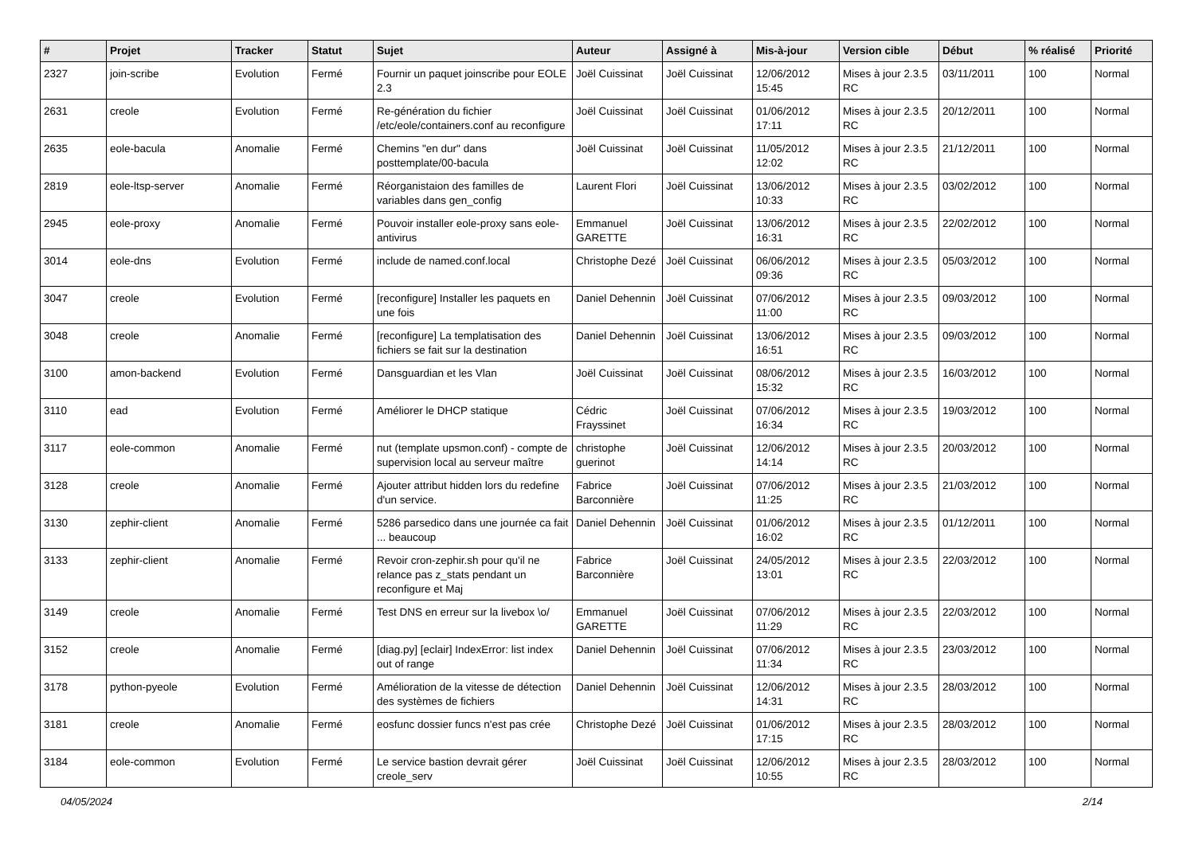| # | Projet | Tracker | Statut | Sujet | Auteur | Assigné à | Mis-à-jour | Version cible | Début | % réalisé | Priorité |
| --- | --- | --- | --- | --- | --- | --- | --- | --- | --- | --- | --- |
| 2327 | join-scribe | Evolution | Fermé | Fournir un paquet joinscribe pour EOLE 2.3 | Joël Cuissinat | Joël Cuissinat | 12/06/2012 15:45 | Mises à jour 2.3.5 RC | 03/11/2011 | 100 | Normal |
| 2631 | creole | Evolution | Fermé | Re-génération du fichier /etc/eole/containers.conf au reconfigure | Joël Cuissinat | Joël Cuissinat | 01/06/2012 17:11 | Mises à jour 2.3.5 RC | 20/12/2011 | 100 | Normal |
| 2635 | eole-bacula | Anomalie | Fermé | Chemins "en dur" dans posttemplate/00-bacula | Joël Cuissinat | Joël Cuissinat | 11/05/2012 12:02 | Mises à jour 2.3.5 RC | 21/12/2011 | 100 | Normal |
| 2819 | eole-ltsp-server | Anomalie | Fermé | Réorganistaion des familles de variables dans gen_config | Laurent Flori | Joël Cuissinat | 13/06/2012 10:33 | Mises à jour 2.3.5 RC | 03/02/2012 | 100 | Normal |
| 2945 | eole-proxy | Anomalie | Fermé | Pouvoir installer eole-proxy sans eole-antivirus | Emmanuel GARETTE | Joël Cuissinat | 13/06/2012 16:31 | Mises à jour 2.3.5 RC | 22/02/2012 | 100 | Normal |
| 3014 | eole-dns | Evolution | Fermé | include de named.conf.local | Christophe Dezé | Joël Cuissinat | 06/06/2012 09:36 | Mises à jour 2.3.5 RC | 05/03/2012 | 100 | Normal |
| 3047 | creole | Evolution | Fermé | [reconfigure] Installer les paquets en une fois | Daniel Dehennin | Joël Cuissinat | 07/06/2012 11:00 | Mises à jour 2.3.5 RC | 09/03/2012 | 100 | Normal |
| 3048 | creole | Anomalie | Fermé | [reconfigure] La templatisation des fichiers se fait sur la destination | Daniel Dehennin | Joël Cuissinat | 13/06/2012 16:51 | Mises à jour 2.3.5 RC | 09/03/2012 | 100 | Normal |
| 3100 | amon-backend | Evolution | Fermé | Dansguardian et les Vlan | Joël Cuissinat | Joël Cuissinat | 08/06/2012 15:32 | Mises à jour 2.3.5 RC | 16/03/2012 | 100 | Normal |
| 3110 | ead | Evolution | Fermé | Améliorer le DHCP statique | Cédric Frayssinet | Joël Cuissinat | 07/06/2012 16:34 | Mises à jour 2.3.5 RC | 19/03/2012 | 100 | Normal |
| 3117 | eole-common | Anomalie | Fermé | nut (template upsmon.conf) - compte de supervision local au serveur maître | christophe guerinot | Joël Cuissinat | 12/06/2012 14:14 | Mises à jour 2.3.5 RC | 20/03/2012 | 100 | Normal |
| 3128 | creole | Anomalie | Fermé | Ajouter attribut hidden lors du redefine d'un service. | Fabrice Barconnière | Joël Cuissinat | 07/06/2012 11:25 | Mises à jour 2.3.5 RC | 21/03/2012 | 100 | Normal |
| 3130 | zephir-client | Anomalie | Fermé | 5286 parsedico dans une journée ca fait ... beaucoup | Daniel Dehennin | Joël Cuissinat | 01/06/2012 16:02 | Mises à jour 2.3.5 RC | 01/12/2011 | 100 | Normal |
| 3133 | zephir-client | Anomalie | Fermé | Revoir cron-zephir.sh pour qu'il ne relance pas z_stats pendant un reconfigure et Maj | Fabrice Barconnière | Joël Cuissinat | 24/05/2012 13:01 | Mises à jour 2.3.5 RC | 22/03/2012 | 100 | Normal |
| 3149 | creole | Anomalie | Fermé | Test DNS en erreur sur la livebox \o/ | Emmanuel GARETTE | Joël Cuissinat | 07/06/2012 11:29 | Mises à jour 2.3.5 RC | 22/03/2012 | 100 | Normal |
| 3152 | creole | Anomalie | Fermé | [diag.py] [eclair] IndexError: list index out of range | Daniel Dehennin | Joël Cuissinat | 07/06/2012 11:34 | Mises à jour 2.3.5 RC | 23/03/2012 | 100 | Normal |
| 3178 | python-pyeole | Evolution | Fermé | Amélioration de la vitesse de détection des systèmes de fichiers | Daniel Dehennin | Joël Cuissinat | 12/06/2012 14:31 | Mises à jour 2.3.5 RC | 28/03/2012 | 100 | Normal |
| 3181 | creole | Anomalie | Fermé | eosfunc dossier funcs n'est pas crée | Christophe Dezé | Joël Cuissinat | 01/06/2012 17:15 | Mises à jour 2.3.5 RC | 28/03/2012 | 100 | Normal |
| 3184 | eole-common | Evolution | Fermé | Le service bastion devrait gérer creole_serv | Joël Cuissinat | Joël Cuissinat | 12/06/2012 10:55 | Mises à jour 2.3.5 RC | 28/03/2012 | 100 | Normal |
04/05/2024 2/14